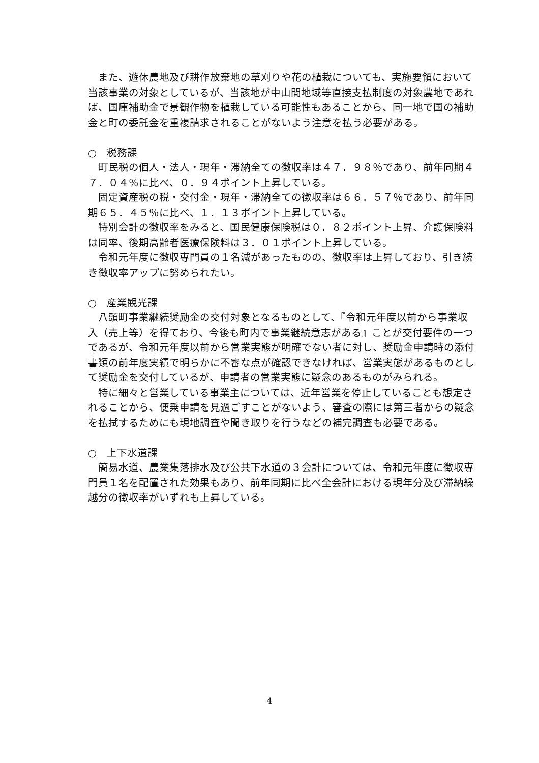また、遊休農地及び耕作放棄地の草刈りや花の植栽についても、実施要領において当該事業の対象としているが、当該地が中山間地域等直接支払制度の対象農地であれば、国庫補助金で景観作物を植栽している可能性もあることから、同一地で国の補助金と町の委託金を重複請求されることがないよう注意を払う必要がある。
○　税務課
町民税の個人・法人・現年・滞納全ての徴収率は４７．９８％であり、前年同期４７．０４％に比べ、０．９４ポイント上昇している。
固定資産税の税・交付金・現年・滞納全ての徴収率は６６．５７％であり、前年同期６５．４５％に比べ、１．１３ポイント上昇している。
特別会計の徴収率をみると、国民健康保険税は０．８２ポイント上昇、介護保険料は同率、後期高齢者医療保険料は３．０１ポイント上昇している。
令和元年度に徴収専門員の１名減があったものの、徴収率は上昇しており、引き続き徴収率アップに努められたい。
○　産業観光課
八頭町事業継続奨励金の交付対象となるものとして、『令和元年度以前から事業収入（売上等）を得ており、今後も町内で事業継続意志がある』ことが交付要件の一つであるが、令和元年度以前から営業実態が明確でない者に対し、奨励金申請時の添付書類の前年度実績で明らかに不審な点が確認できなければ、営業実態があるものとして奨励金を交付しているが、申請者の営業実態に疑念のあるものがみられる。
特に細々と営業している事業主については、近年営業を停止していることも想定されることから、便乗申請を見過ごすことがないよう、審査の際には第三者からの疑念を払拭するためにも現地調査や聞き取りを行うなどの補完調査も必要である。
○　上下水道課
簡易水道、農業集落排水及び公共下水道の３会計については、令和元年度に徴収専門員１名を配置された効果もあり、前年同期に比べ全会計における現年分及び滞納繰越分の徴収率がいずれも上昇している。
4